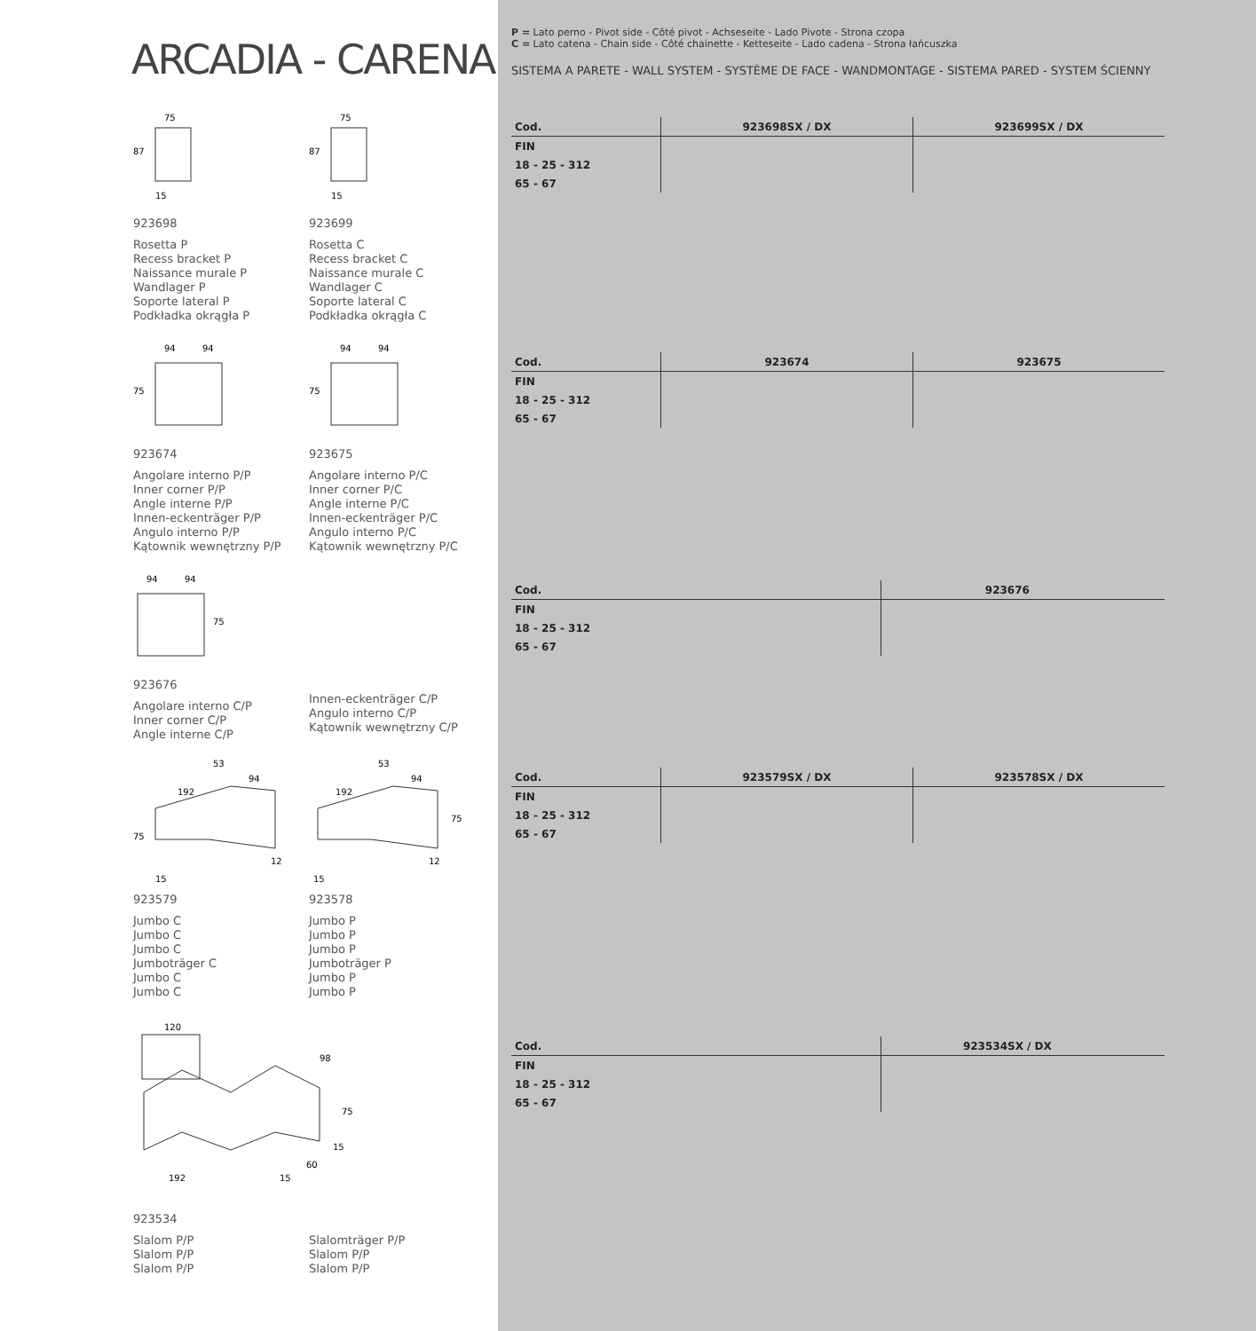ARCADIA - CARENA
87
75
15
923698
Rosetta P
Recess bracket P
Naissance murale P
Wandlager P
Soporte lateral P
Podkładka okrągła P
87
75
15
923699
Rosetta C
Recess bracket C
Naissance murale C
Wandlager C
Soporte lateral C
Podkładka okrągła C
75
94
94
923674
Angolare interno P/P
Inner corner P/P
Angle interne P/P
Innen-eckenträger P/P
Angulo interno P/P
Kątownik wewnętrzny P/P
75
94
94
923675
Angolare interno P/C
Inner corner P/C
Angle interne P/C
Innen-eckenträger P/C
Angulo interno P/C
Kątownik wewnętrzny P/C
75
94
94
923676
Angolare interno C/P
Inner corner C/P
Angle interne C/P
Innen-eckenträger C/P
Angulo interno C/P
Kątownik wewnętrzny C/P
75
53
192
94
12
15
923579
Jumbo C
Jumbo C
Jumbo C
Jumboträger C
Jumbo C
Jumbo C
75
53
192
94
12
15
923578
Jumbo P
Jumbo P
Jumbo P
Jumboträger P
Jumbo P
Jumbo P
120
98
75
15
60
15
192
923534
Slalom P/P
Slalom P/P
Slalom P/P
Slalomträger P/P
Slalom P/P
Slalom P/P
P = Lato perno - Pivot side - Côté pivot - Achseseite - Lado Pivote - Strona czopa
C = Lato catena - Chain side - Côté chainette - Ketteseite - Lado cadena - Strona łańcuszka
SISTEMA A PARETE - WALL SYSTEM - SYSTÈME DE FACE - WANDMONTAGE - SISTEMA PARED - SYSTEM ŚCIENNY
| Cod. | 923698SX / DX | 923699SX / DX |
| --- | --- | --- |
| FIN | | |
| 18 - 25 - 312 | | |
| 65 - 67 | | |
| Cod. | 923674 | 923675 |
| --- | --- | --- |
| FIN | | |
| 18 - 25 - 312 | | |
| 65 - 67 | | |
| Cod. | 923676 | |
| --- | --- | --- |
| FIN | | |
| 18 - 25 - 312 | | |
| 65 - 67 | | |
| Cod. | 923579SX / DX | 923578SX / DX |
| --- | --- | --- |
| FIN | | |
| 18 - 25 - 312 | | |
| 65 - 67 | | |
| Cod. | 923534SX / DX | |
| --- | --- | --- |
| FIN | | |
| 18 - 25 - 312 | | |
| 65 - 67 | | |